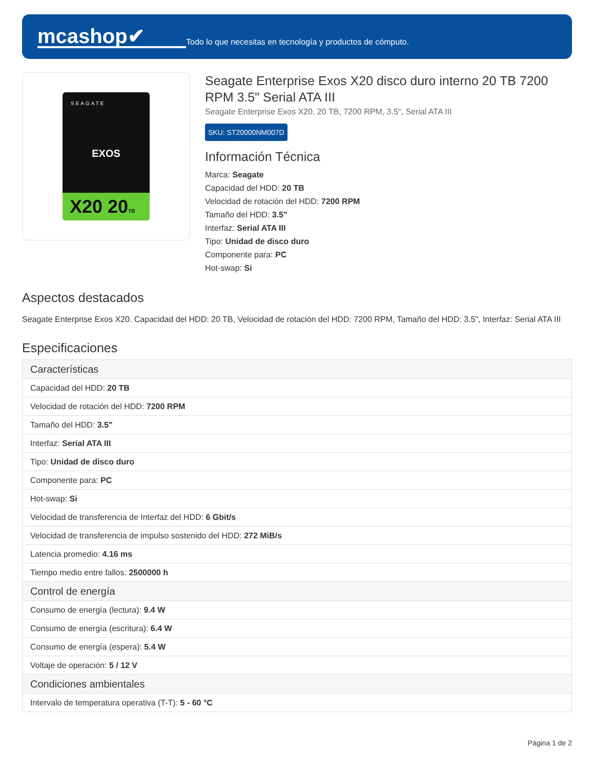mcashop✔
Todo lo que necesitas en tecnología y productos de cómputo.
SEAGATE
EXOS
X20 20TB
Seagate Enterprise Exos X20 disco duro interno 20 TB 7200 RPM 3.5" Serial ATA III
Seagate Enterprise Exos X20, 20 TB, 7200 RPM, 3.5", Serial ATA III
SKU: ST20000NM007D
Información Técnica
Marca: Seagate
Capacidad del HDD: 20 TB
Velocidad de rotación del HDD: 7200 RPM
Tamaño del HDD: 3.5"
Interfaz: Serial ATA III
Tipo: Unidad de disco duro
Componente para: PC
Hot-swap: Si
Aspectos destacados
Seagate Enterprise Exos X20. Capacidad del HDD: 20 TB, Velocidad de rotación del HDD: 7200 RPM, Tamaño del HDD: 3.5", Interfaz: Serial ATA III
Especificaciones
| Características |
| --- |
| Capacidad del HDD: 20 TB |
| Velocidad de rotación del HDD: 7200 RPM |
| Tamaño del HDD: 3.5" |
| Interfaz: Serial ATA III |
| Tipo: Unidad de disco duro |
| Componente para: PC |
| Hot-swap: Si |
| Velocidad de transferencia de Interfaz del HDD: 6 Gbit/s |
| Velocidad de transferencia de impulso sostenido del HDD: 272 MiB/s |
| Latencia promedio: 4.16 ms |
| Tiempo medio entre fallos: 2500000 h |
| Control de energía |
| Consumo de energía (lectura): 9.4 W |
| Consumo de energía (escritura): 6.4 W |
| Consumo de energía (espera): 5.4 W |
| Voltaje de operación: 5 / 12 V |
| Condiciones ambientales |
| Intervalo de temperatura operativa (T-T): 5 - 60 °C |
Página 1 de 2